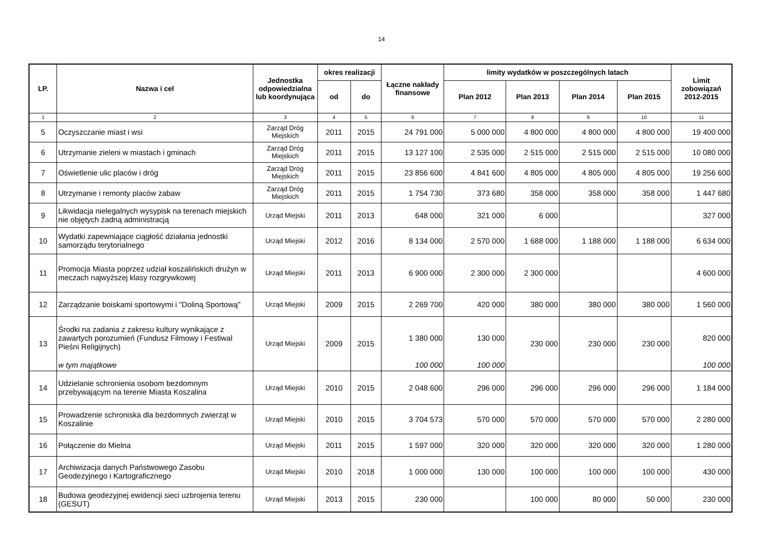14
| LP. | Nazwa i cel | Jednostka odpowiedzialna lub koordynująca | okres realizacji | | Łączne nakłady finansowe | limity wydatków w poszczególnych latach | | | | Limit zobowiązań 2012-2015 |
| --- | --- | --- | --- | --- | --- | --- | --- | --- | --- | --- |
| | | | od | do | | Plan 2012 | Plan 2013 | Plan 2014 | Plan 2015 | |
| 1 | 2 | 3 | 4 | 5 | 6 | 7 | 8 | 9 | 10 | 11 |
| 5 | Oczyszczanie miast i wsi | Zarząd Dróg Miejskich | 2011 | 2015 | 24 791 000 | 5 000 000 | 4 800 000 | 4 800 000 | 4 800 000 | 19 400 000 |
| 6 | Utrzymanie zieleni w miastach i gminach | Zarząd Dróg Miejskich | 2011 | 2015 | 13 127 100 | 2 535 000 | 2 515 000 | 2 515 000 | 2 515 000 | 10 080 000 |
| 7 | Oświetlenie ulic placów i dróg | Zarząd Dróg Miejskich | 2011 | 2015 | 23 856 600 | 4 841 600 | 4 805 000 | 4 805 000 | 4 805 000 | 19 256 600 |
| 8 | Utrzymanie i remonty placów zabaw | Zarząd Dróg Miejskich | 2011 | 2015 | 1 754 730 | 373 680 | 358 000 | 358 000 | 358 000 | 1 447 680 |
| 9 | Likwidacja nielegalnych wysypisk na terenach miejskich nie objętych żadną administracją | Urząd Miejski | 2011 | 2013 | 648 000 | 321 000 | 6 000 | | | 327 000 |
| 10 | Wydatki zapewniające ciągłość działania jednostki samorządu terytorialnego | Urząd Miejski | 2012 | 2016 | 8 134 000 | 2 570 000 | 1 688 000 | 1 188 000 | 1 188 000 | 6 634 000 |
| 11 | Promocja Miasta poprzez udział koszalińskich drużyn w meczach najwyższej klasy rozgrywkowej | Urząd Miejski | 2011 | 2013 | 6 900 000 | 2 300 000 | 2 300 000 | | | 4 600 000 |
| 12 | Zarządzanie boiskami sportowymi i "Doliną Sportową" | Urząd Miejski | 2009 | 2015 | 2 269 700 | 420 000 | 380 000 | 380 000 | 380 000 | 1 560 000 |
| 13 | Środki na zadania z zakresu kultury wynikające z zawartych porozumień (Fundusz Filmowy i Festiwal Pieśni Religijnych) | Urząd Miejski | 2009 | 2015 | 1 380 000 | 130 000 | 230 000 | 230 000 | 230 000 | 820 000 |
| | w tym majątkowe | | | | 100 000 | 100 000 | | | | 100 000 |
| 14 | Udzielanie schronienia osobom bezdomnym przebywającym na terenie Miasta Koszalina | Urząd Miejski | 2010 | 2015 | 2 048 600 | 296 000 | 296 000 | 296 000 | 296 000 | 1 184 000 |
| 15 | Prowadzenie schroniska dla bezdomnych zwierząt w Koszalinie | Urząd Miejski | 2010 | 2015 | 3 704 573 | 570 000 | 570 000 | 570 000 | 570 000 | 2 280 000 |
| 16 | Połączenie do Mielna | Urząd Miejski | 2011 | 2015 | 1 597 000 | 320 000 | 320 000 | 320 000 | 320 000 | 1 280 000 |
| 17 | Archiwizacja danych Państwowego Zasobu Geodezyjnego i Kartograficznego | Urząd Miejski | 2010 | 2018 | 1 000 000 | 130 000 | 100 000 | 100 000 | 100 000 | 430 000 |
| 18 | Budowa geodezyjnej ewidencji sieci uzbrojenia terenu (GESUT) | Urząd Miejski | 2013 | 2015 | 230 000 | | 100 000 | 80 000 | 50 000 | 230 000 |